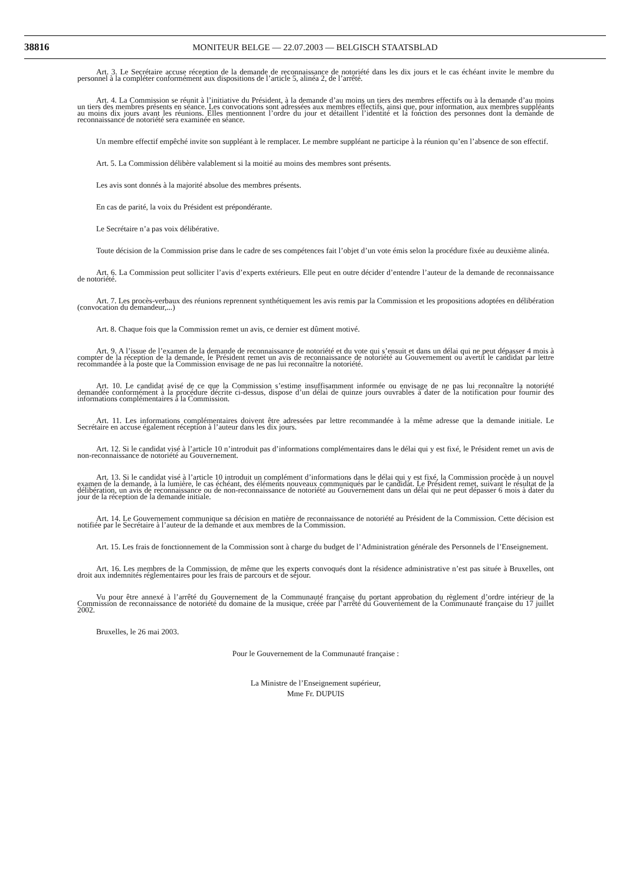38816
MONITEUR BELGE — 22.07.2003 — BELGISCH STAATSBLAD
Art. 3. Le Secrétaire accuse réception de la demande de reconnaissance de notoriété dans les dix jours et le cas échéant invite le membre du personnel à la compléter conformément aux dispositions de l’article 5, alinéa 2, de l’arrêté.
Art. 4. La Commission se réunit à l’initiative du Président, à la demande d’au moins un tiers des membres effectifs ou à la demande d’au moins un tiers des membres présents en séance. Les convocations sont adressées aux membres effectifs, ainsi que, pour information, aux membres suppléants au moins dix jours avant les réunions. Elles mentionnent l’ordre du jour et détaillent l’identité et la fonction des personnes dont la demande de reconnaissance de notoriété sera examinée en séance.
Un membre effectif empêché invite son suppléant à le remplacer. Le membre suppléant ne participe à la réunion qu’en l’absence de son effectif.
Art. 5. La Commission délibère valablement si la moitié au moins des membres sont présents.
Les avis sont donnés à la majorité absolue des membres présents.
En cas de parité, la voix du Président est prépondérante.
Le Secrétaire n’a pas voix délibérative.
Toute décision de la Commission prise dans le cadre de ses compétences fait l’objet d’un vote émis selon la procédure fixée au deuxième alinéa.
Art. 6. La Commission peut solliciter l’avis d’experts extérieurs. Elle peut en outre décider d’entendre l’auteur de la demande de reconnaissance de notoriété.
Art. 7. Les procès-verbaux des réunions reprennent synthétiquement les avis remis par la Commission et les propositions adoptées en délibération (convocation du demandeur,...)
Art. 8. Chaque fois que la Commission remet un avis, ce dernier est dûment motivé.
Art. 9. A l’issue de l’examen de la demande de reconnaissance de notoriété et du vote qui s’ensuit et dans un délai qui ne peut dépasser 4 mois à compter de la réception de la demande, le Président remet un avis de reconnaissance de notoriété au Gouvernement ou avertit le candidat par lettre recommandée à la poste que la Commission envisage de ne pas lui reconnaître la notoriété.
Art. 10. Le candidat avisé de ce que la Commission s’estime insuffisamment informée ou envisage de ne pas lui reconnaître la notoriété demandée conformément à la procédure décrite ci-dessus, dispose d’un délai de quinze jours ouvrables à dater de la notification pour fournir des informations complémentaires à la Commission.
Art. 11. Les informations complémentaires doivent être adressées par lettre recommandée à la même adresse que la demande initiale. Le Secrétaire en accuse également réception à l’auteur dans les dix jours.
Art. 12. Si le candidat visé à l’article 10 n’introduit pas d’informations complémentaires dans le délai qui y est fixé, le Président remet un avis de non-reconnaissance de notoriété au Gouvernement.
Art. 13. Si le candidat visé à l’article 10 introduit un complément d’informations dans le délai qui y est fixé, la Commission procède à un nouvel examen de la demande, à la lumière, le cas échéant, des éléments nouveaux communiqués par le candidat. Le Président remet, suivant le résultat de la délibération, un avis de reconnaissance ou de non-reconnaissance de notoriété au Gouvernement dans un délai qui ne peut dépasser 6 mois à dater du jour de la réception de la demande initiale.
Art. 14. Le Gouvernement communique sa décision en matière de reconnaissance de notoriété au Président de la Commission. Cette décision est notifiée par le Secrétaire à l’auteur de la demande et aux membres de la Commission.
Art. 15. Les frais de fonctionnement de la Commission sont à charge du budget de l’Administration générale des Personnels de l’Enseignement.
Art. 16. Les membres de la Commission, de même que les experts convoqués dont la résidence administrative n’est pas située à Bruxelles, ont droit aux indemnités réglementaires pour les frais de parcours et de séjour.
Vu pour être annexé à l’arrêté du Gouvernement de la Communauté française du portant approbation du règlement d’ordre intérieur de la Commission de reconnaissance de notoriété du domaine de la musique, créée par l’arrêté du Gouvernement de la Communauté française du 17 juillet 2002.
Bruxelles, le 26 mai 2003.
Pour le Gouvernement de la Communauté française :
La Ministre de l’Enseignement supérieur,
Mme Fr. DUPUIS